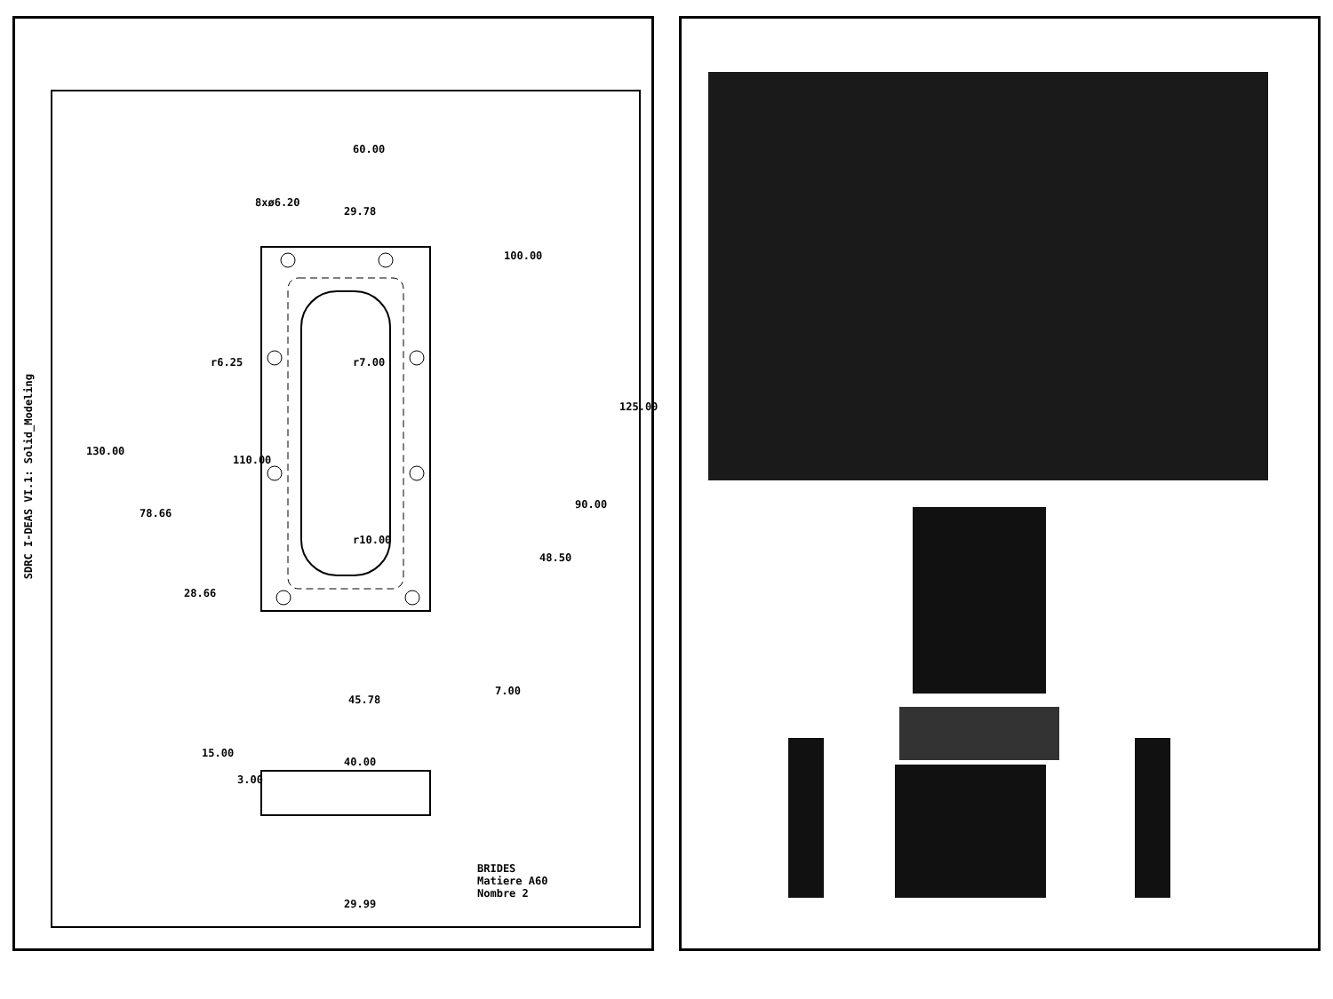SDRC I-DEAS VI.1: Solid_Modeling
60.00
29.78
8xø6.20
100.00
r6.25 r7.00
130.00
110.00
125.00
78.66
90.00
r10.00
48.50
28.66
45.78
7.00
15.00
3.00
40.00
29.99
BRIDES
Matiere A60
Nombre 2